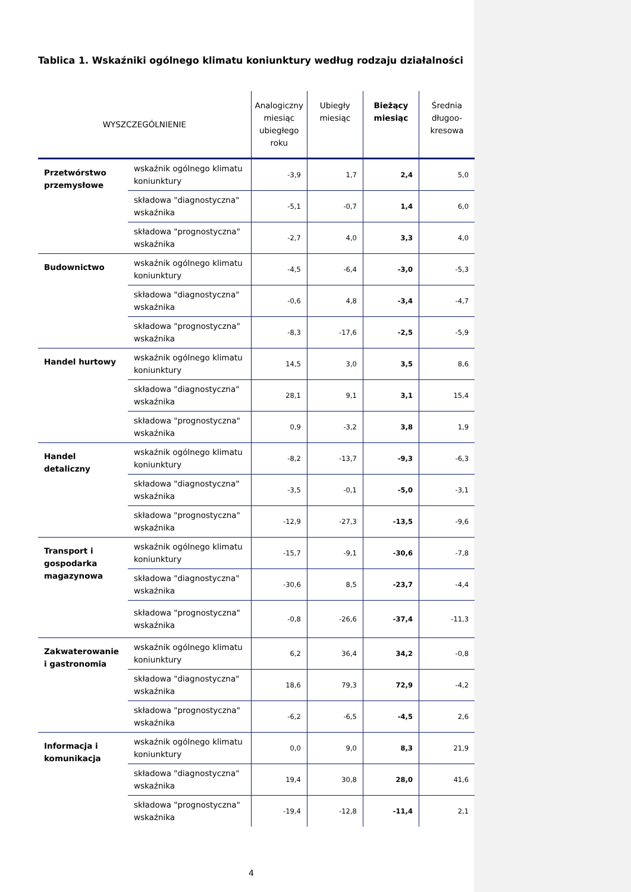Tablica 1. Wskaźniki ogólnego klimatu koniunktury według rodzaju działalności
| WYSZCZEGÓLNIENIE | | Analogiczny miesiąc ubiegłego roku | Ubiegły miesiąc | Bieżący miesiąc | Średnia długoo-kresowa |
| --- | --- | --- | --- | --- | --- |
| Przetwórstwo przemysłowe | wskaźnik ogólnego klimatu koniunktury | -3,9 | 1,7 | 2,4 | 5,0 |
| | składowa "diagnostyczna" wskaźnika | -5,1 | -0,7 | 1,4 | 6,0 |
| | składowa "prognostyczna" wskaźnika | -2,7 | 4,0 | 3,3 | 4,0 |
| Budownictwo | wskaźnik ogólnego klimatu koniunktury | -4,5 | -6,4 | -3,0 | -5,3 |
| | składowa "diagnostyczna" wskaźnika | -0,6 | 4,8 | -3,4 | -4,7 |
| | składowa "prognostyczna" wskaźnika | -8,3 | -17,6 | -2,5 | -5,9 |
| Handel hurtowy | wskaźnik ogólnego klimatu koniunktury | 14,5 | 3,0 | 3,5 | 8,6 |
| | składowa "diagnostyczna" wskaźnika | 28,1 | 9,1 | 3,1 | 15,4 |
| | składowa "prognostyczna" wskaźnika | 0,9 | -3,2 | 3,8 | 1,9 |
| Handel detaliczny | wskaźnik ogólnego klimatu koniunktury | -8,2 | -13,7 | -9,3 | -6,3 |
| | składowa "diagnostyczna" wskaźnika | -3,5 | -0,1 | -5,0 | -3,1 |
| | składowa "prognostyczna" wskaźnika | -12,9 | -27,3 | -13,5 | -9,6 |
| Transport i gospodarka magazynowa | wskaźnik ogólnego klimatu koniunktury | -15,7 | -9,1 | -30,6 | -7,8 |
| | składowa "diagnostyczna" wskaźnika | -30,6 | 8,5 | -23,7 | -4,4 |
| | składowa "prognostyczna" wskaźnika | -0,8 | -26,6 | -37,4 | -11,3 |
| Zakwaterowanie i gastronomia | wskaźnik ogólnego klimatu koniunktury | 6,2 | 36,4 | 34,2 | -0,8 |
| | składowa "diagnostyczna" wskaźnika | 18,6 | 79,3 | 72,9 | -4,2 |
| | składowa "prognostyczna" wskaźnika | -6,2 | -6,5 | -4,5 | 2,6 |
| Informacja i komunikacja | wskaźnik ogólnego klimatu koniunktury | 0,0 | 9,0 | 8,3 | 21,9 |
| | składowa "diagnostyczna" wskaźnika | 19,4 | 30,8 | 28,0 | 41,6 |
| | składowa "prognostyczna" wskaźnika | -19,4 | -12,8 | -11,4 | 2,1 |
4